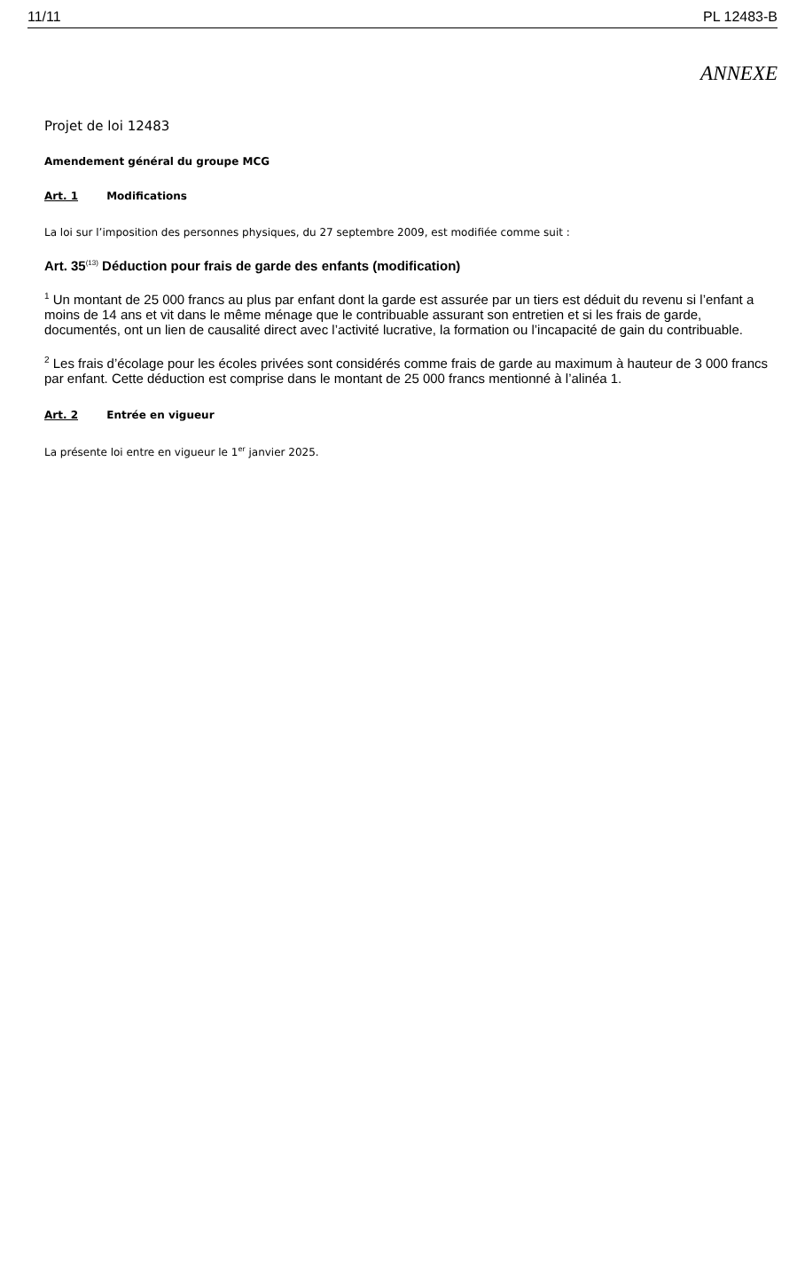11/11 PL 12483-B
ANNEXE
Projet de loi 12483
Amendement général du groupe MCG
Art. 1 Modifications
La loi sur l’imposition des personnes physiques, du 27 septembre 2009, est modifiée comme suit :
Art. 35<sup>(13)</sup> Déduction pour frais de garde des enfants (modification)
<sup>1</sup> Un montant de 25 000 francs au plus par enfant dont la garde est assurée par un tiers est déduit du revenu si l’enfant a moins de 14 ans et vit dans le même ménage que le contribuable assurant son entretien et si les frais de garde, documentés, ont un lien de causalité direct avec l’activité lucrative, la formation ou l’incapacité de gain du contribuable.
<sup>2</sup> Les frais d’écolage pour les écoles privées sont considérés comme frais de garde au maximum à hauteur de 3 000 francs par enfant. Cette déduction est comprise dans le montant de 25 000 francs mentionné à l’alinéa 1.
Art. 2 Entrée en vigueur
La présente loi entre en vigueur le 1<sup>er</sup> janvier 2025.